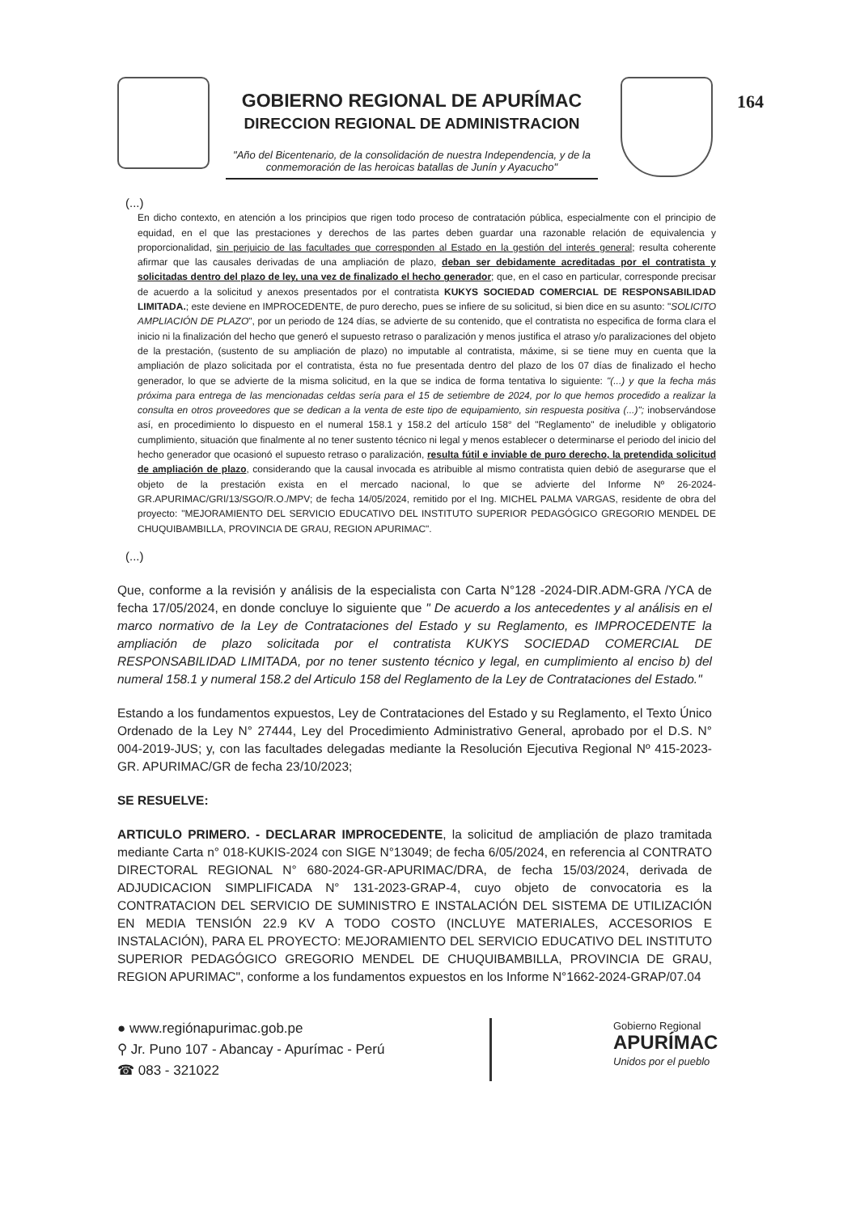GOBIERNO REGIONAL DE APURÍMAC
DIRECCION REGIONAL DE ADMINISTRACION
"Año del Bicentenario, de la consolidación de nuestra Independencia, y de la conmemoración de las heroicas batallas de Junín y Ayacucho"
164
(...)
En dicho contexto, en atención a los principios que rigen todo proceso de contratación pública, especialmente con el principio de equidad, en el que las prestaciones y derechos de las partes deben guardar una razonable relación de equivalencia y proporcionalidad, sin perjuicio de las facultades que corresponden al Estado en la gestión del interés general; resulta coherente afirmar que las causales derivadas de una ampliación de plazo, deban ser debidamente acreditadas por el contratista y solicitadas dentro del plazo de ley, una vez de finalizado el hecho generador; que, en el caso en particular, corresponde precisar de acuerdo a la solicitud y anexos presentados por el contratista KUKYS SOCIEDAD COMERCIAL DE RESPONSABILIDAD LIMITADA.; este deviene en IMPROCEDENTE, de puro derecho, pues se infiere de su solicitud, si bien dice en su asunto: "SOLICITO AMPLIACIÓN DE PLAZO", por un periodo de 124 días, se advierte de su contenido, que el contratista no especifica de forma clara el inicio ni la finalización del hecho que generó el supuesto retraso o paralización y menos justifica el atraso y/o paralizaciones del objeto de la prestación, (sustento de su ampliación de plazo) no imputable al contratista, máxime, si se tiene muy en cuenta que la ampliación de plazo solicitada por el contratista, ésta no fue presentada dentro del plazo de los 07 días de finalizado el hecho generador, lo que se advierte de la misma solicitud, en la que se indica de forma tentativa lo siguiente: "(...) y que la fecha más próxima para entrega de las mencionadas celdas sería para el 15 de setiembre de 2024, por lo que hemos procedido a realizar la consulta en otros proveedores que se dedican a la venta de este tipo de equipamiento, sin respuesta positiva (...)"; inobservándose así, en procedimiento lo dispuesto en el numeral 158.1 y 158.2 del artículo 158° del "Reglamento" de ineludible y obligatorio cumplimiento, situación que finalmente al no tener sustento técnico ni legal y menos establecer o determinarse el periodo del inicio del hecho generador que ocasionó el supuesto retraso o paralización, resulta fútil e inviable de puro derecho, la pretendida solicitud de ampliación de plazo, considerando que la causal invocada es atribuible al mismo contratista quien debió de asegurarse que el objeto de la prestación exista en el mercado nacional, lo que se advierte del Informe Nº 26-2024-GR.APURIMAC/GRI/13/SGO/R.O./MPV; de fecha 14/05/2024, remitido por el Ing. MICHEL PALMA VARGAS, residente de obra del proyecto: "MEJORAMIENTO DEL SERVICIO EDUCATIVO DEL INSTITUTO SUPERIOR PEDAGÓGICO GREGORIO MENDEL DE CHUQUIBAMBILLA, PROVINCIA DE GRAU, REGION APURIMAC".
(...)
Que, conforme a la revisión y análisis de la especialista con Carta N°128 -2024-DIR.ADM-GRA /YCA de fecha 17/05/2024, en donde concluye lo siguiente que " De acuerdo a los antecedentes y al análisis en el marco normativo de la Ley de Contrataciones del Estado y su Reglamento, es IMPROCEDENTE la ampliación de plazo solicitada por el contratista KUKYS SOCIEDAD COMERCIAL DE RESPONSABILIDAD LIMITADA, por no tener sustento técnico y legal, en cumplimiento al enciso b) del numeral 158.1 y numeral 158.2 del Articulo 158 del Reglamento de la Ley de Contrataciones del Estado."
Estando a los fundamentos expuestos, Ley de Contrataciones del Estado y su Reglamento, el Texto Único Ordenado de la Ley N° 27444, Ley del Procedimiento Administrativo General, aprobado por el D.S. N° 004-2019-JUS; y, con las facultades delegadas mediante la Resolución Ejecutiva Regional Nº 415-2023-GR. APURIMAC/GR de fecha 23/10/2023;
SE RESUELVE:
ARTICULO PRIMERO. - DECLARAR IMPROCEDENTE, la solicitud de ampliación de plazo tramitada mediante Carta n° 018-KUKIS-2024 con SIGE N°13049; de fecha 6/05/2024, en referencia al CONTRATO DIRECTORAL REGIONAL N° 680-2024-GR-APURIMAC/DRA, de fecha 15/03/2024, derivada de ADJUDICACION SIMPLIFICADA N° 131-2023-GRAP-4, cuyo objeto de convocatoria es la CONTRATACION DEL SERVICIO DE SUMINISTRO E INSTALACIÓN DEL SISTEMA DE UTILIZACIÓN EN MEDIA TENSIÓN 22.9 KV A TODO COSTO (INCLUYE MATERIALES, ACCESORIOS E INSTALACIÓN), PARA EL PROYECTO: MEJORAMIENTO DEL SERVICIO EDUCATIVO DEL INSTITUTO SUPERIOR PEDAGÓGICO GREGORIO MENDEL DE CHUQUIBAMBILLA, PROVINCIA DE GRAU, REGION APURIMAC", conforme a los fundamentos expuestos en los Informe N°1662-2024-GRAP/07.04
● www.regiónapurimac.gob.pe
⚲ Jr. Puno 107 - Abancay - Apurímac - Perú
☎ 083 - 321022
Gobierno Regional
APURÍMAC
Unidos por el pueblo